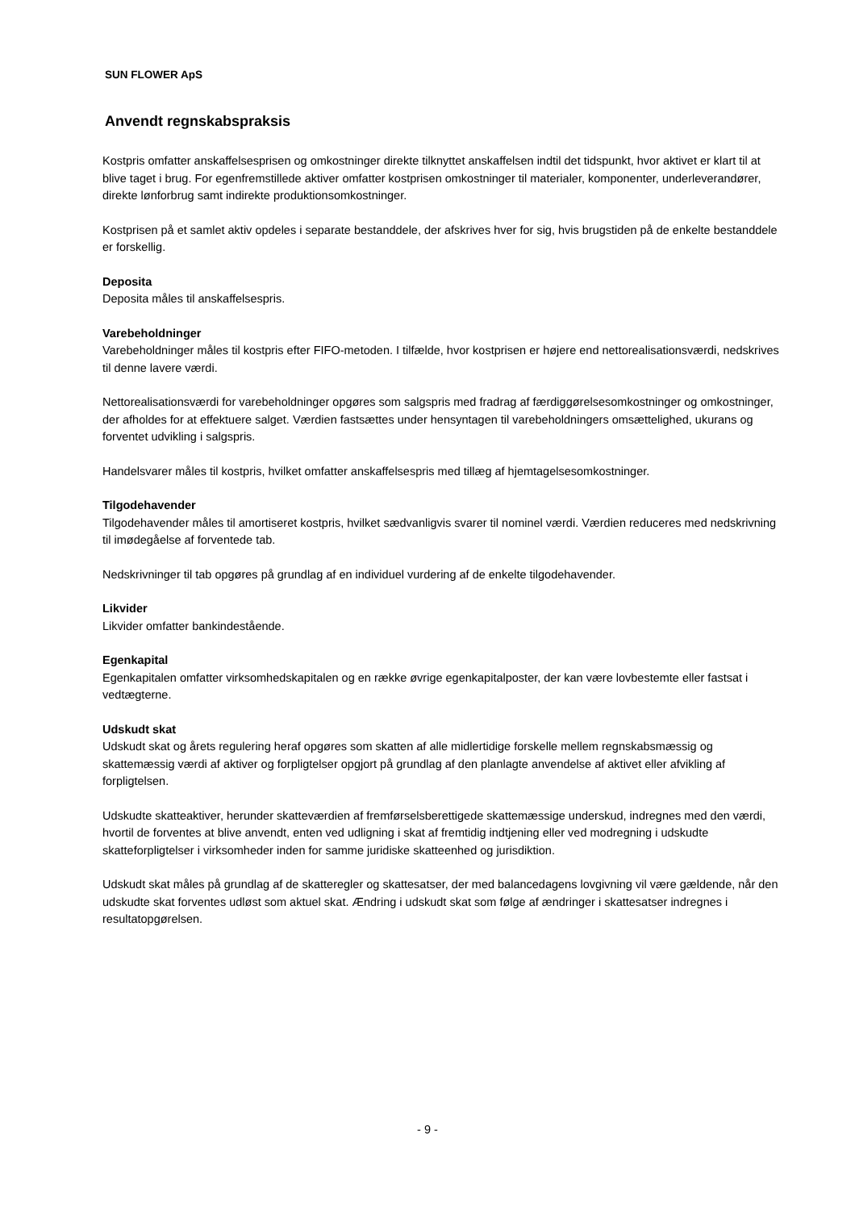SUN FLOWER ApS
Anvendt regnskabspraksis
Kostpris omfatter anskaffelsesprisen og omkostninger direkte tilknyttet anskaffelsen indtil det tidspunkt, hvor aktivet er klart til at blive taget i brug. For egenfremstillede aktiver omfatter kostprisen omkostninger til materialer, komponenter, underleverandører, direkte lønforbrug samt indirekte produktionsomkostninger.
Kostprisen på et samlet aktiv opdeles i separate bestanddele, der afskrives hver for sig, hvis brugstiden på de enkelte bestanddele er forskellig.
Deposita
Deposita måles til anskaffelsespris.
Varebeholdninger
Varebeholdninger måles til kostpris efter FIFO-metoden. I tilfælde, hvor kostprisen er højere end nettorealisationsværdi, nedskrives til denne lavere værdi.
Nettorealisationsværdi for varebeholdninger opgøres som salgspris med fradrag af færdiggørelsesomkostninger og omkostninger, der afholdes for at effektuere salget. Værdien fastsættes under hensyntagen til varebeholdningers omsættelighed, ukurans og forventet udvikling i salgspris.
Handelsvarer måles til kostpris, hvilket omfatter anskaffelsespris med tillæg af hjemtagelsesomkostninger.
Tilgodehavender
Tilgodehavender måles til amortiseret kostpris, hvilket sædvanligvis svarer til nominel værdi. Værdien reduceres med nedskrivning til imødegåelse af forventede tab.
Nedskrivninger til tab opgøres på grundlag af en individuel vurdering af de enkelte tilgodehavender.
Likvider
Likvider omfatter bankindestående.
Egenkapital
Egenkapitalen omfatter virksomhedskapitalen og en række øvrige egenkapitalposter, der kan være lovbestemte eller fastsat i vedtægterne.
Udskudt skat
Udskudt skat og årets regulering heraf opgøres som skatten af alle midlertidige forskelle mellem regnskabsmæssig og skattemæssig værdi af aktiver og forpligtelser opgjort på grundlag af den planlagte anvendelse af aktivet eller afvikling af forpligtelsen.
Udskudte skatteaktiver, herunder skatteværdien af fremførselsberettigede skattemæssige underskud, indregnes med den værdi, hvortil de forventes at blive anvendt, enten ved udligning i skat af fremtidig indtjening eller ved modregning i udskudte skatteforpligtelser i virksomheder inden for samme juridiske skatteenhed og jurisdiktion.
Udskudt skat måles på grundlag af de skatteregler og skattesatser, der med balancedagens lovgivning vil være gældende, når den udskudte skat forventes udløst som aktuel skat. Ændring i udskudt skat som følge af ændringer i skattesatser indregnes i resultatopgørelsen.
- 9 -